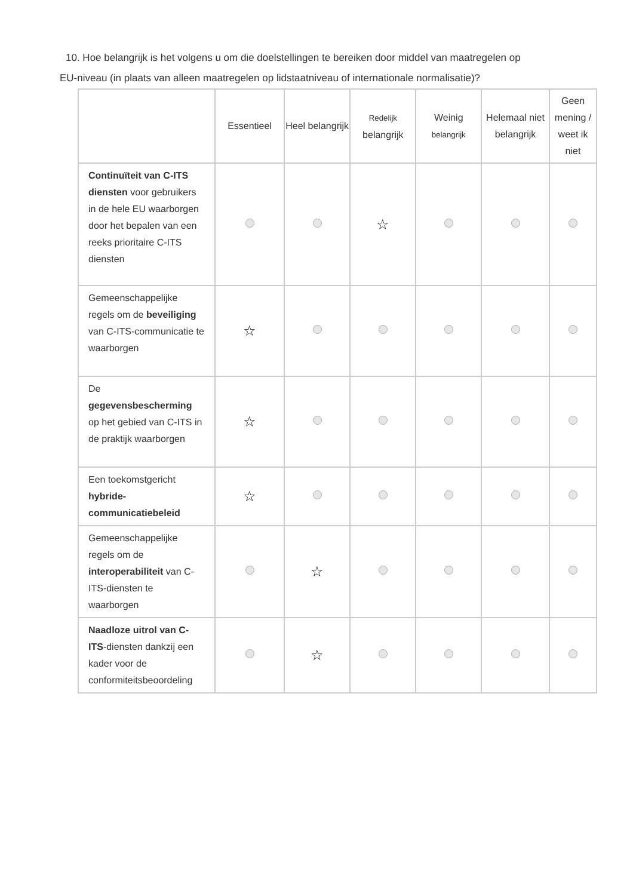10. Hoe belangrijk is het volgens u om die doelstellingen te bereiken door middel van maatregelen op
EU-niveau (in plaats van alleen maatregelen op lidstaatniveau of internationale normalisatie)?
| | Essentieel | Heel belangrijk | Redelijk belangrijk | Weinig belangrijk | Helemaal niet belangrijk | Geen mening / weet ik niet |
| --- | --- | --- | --- | --- | --- | --- |
| Continuïteit van C-ITS diensten voor gebruikers in de hele EU waarborgen door het bepalen van een reeks prioritaire C-ITS diensten | | | ☆ | | | |
| Gemeenschappelijke regels om de beveiliging van C-ITS-communicatie te waarborgen | ☆ | | | | | |
| De gegevensbescherming op het gebied van C-ITS in de praktijk waarborgen | ☆ | | | | | |
| Een toekomstgericht hybride-communicatiebeleid | ☆ | | | | | |
| Gemeenschappelijke regels om de interoperabiliteit van C-ITS-diensten te waarborgen | | ☆ | | | | |
| Naadloze uitrol van C-ITS -diensten dankzij een kader voor de conformiteitsbeoordeling | | ☆ | | | | |